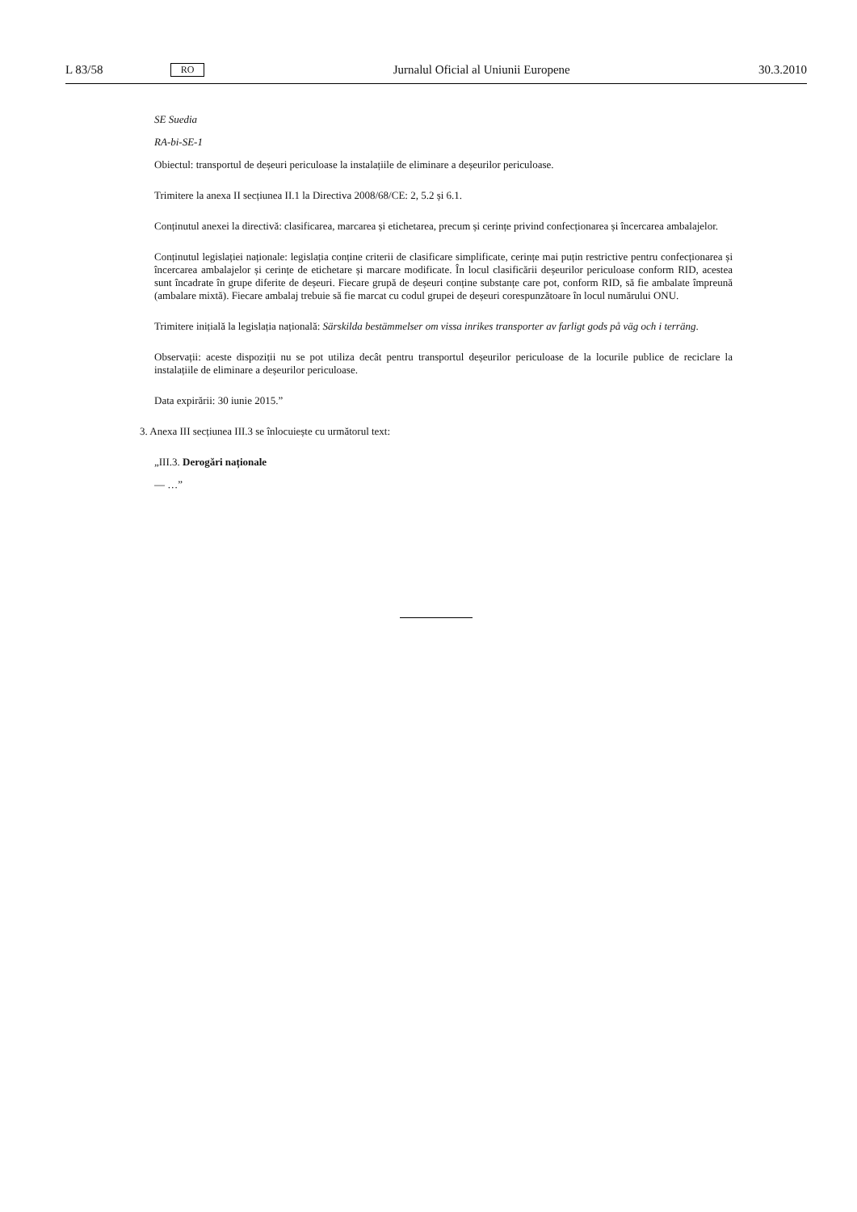L 83/58 RO Jurnalul Oficial al Uniunii Europene 30.3.2010
SE Suedia
RA-bi-SE-1
Obiectul: transportul de deșeuri periculoase la instalațiile de eliminare a deșeurilor periculoase.
Trimitere la anexa II secțiunea II.1 la Directiva 2008/68/CE: 2, 5.2 și 6.1.
Conținutul anexei la directivă: clasificarea, marcarea și etichetarea, precum și cerințe privind confecționarea și încercarea ambalajelor.
Conținutul legislației naționale: legislația conține criterii de clasificare simplificate, cerințe mai puțin restrictive pentru confecționarea și încercarea ambalajelor și cerințe de etichetare și marcare modificate. În locul clasificării deșeurilor periculoase conform RID, acestea sunt încadrate în grupe diferite de deșeuri. Fiecare grupă de deșeuri conține substanțe care pot, conform RID, să fie ambalate împreună (ambalare mixtă). Fiecare ambalaj trebuie să fie marcat cu codul grupei de deșeuri corespunzătoare în locul numărului ONU.
Trimitere inițială la legislația națională: Särskilda bestämmelser om vissa inrikes transporter av farligt gods på väg och i terräng.
Observații: aceste dispoziții nu se pot utiliza decât pentru transportul deșeurilor periculoase de la locurile publice de reciclare la instalațiile de eliminare a deșeurilor periculoase.
Data expirării: 30 iunie 2015.”
3. Anexa III secțiunea III.3 se înlocuiește cu următorul text:
„III.3. Derogări naționale
— …”